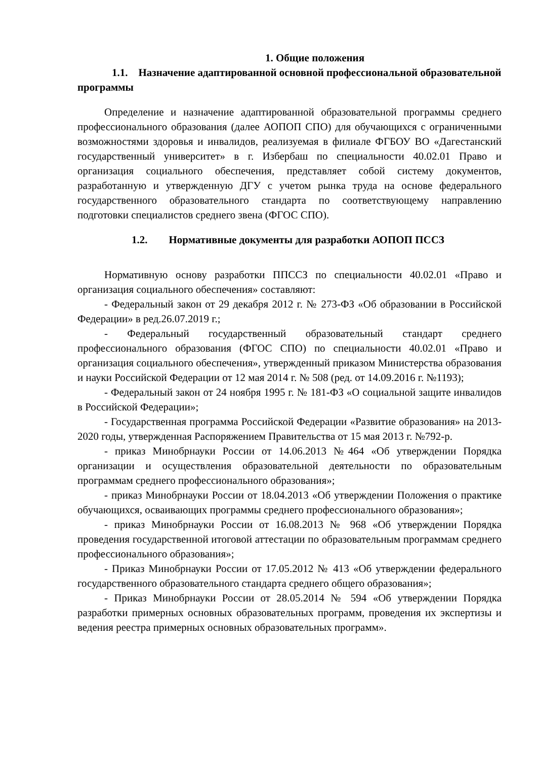1. Общие положения
1.1. Назначение адаптированной основной профессиональной образовательной программы
Определение и назначение адаптированной образовательной программы среднего профессионального образования (далее АОПОП СПО) для обучающихся с ограниченными возможностями здоровья и инвалидов, реализуемая в филиале ФГБОУ ВО «Дагестанский государственный университет» в г. Избербаш по специальности 40.02.01 Право и организация социального обеспечения, представляет собой систему документов, разработанную и утвержденную ДГУ с учетом рынка труда на основе федерального государственного образовательного стандарта по соответствующему направлению подготовки специалистов среднего звена (ФГОС СПО).
1.2. Нормативные документы для разработки АОПОП ПССЗ
Нормативную основу разработки ППССЗ по специальности 40.02.01 «Право и организация социального обеспечения» составляют:
- Федеральный закон от 29 декабря 2012 г. № 273-ФЗ «Об образовании в Российской Федерации» в ред.26.07.2019 г.;
- Федеральный государственный образовательный стандарт среднего профессионального образования (ФГОС СПО) по специальности 40.02.01 «Право и организация социального обеспечения», утвержденный приказом Министерства образования и науки Российской Федерации от 12 мая 2014 г. № 508 (ред. от 14.09.2016 г. №1193);
- Федеральный закон от 24 ноября 1995 г. № 181-ФЗ «О социальной защите инвалидов в Российской Федерации»;
- Государственная программа Российской Федерации «Развитие образования» на 2013-2020 годы, утвержденная Распоряжением Правительства от 15 мая 2013 г. №792-р.
- приказ Минобрнауки России от 14.06.2013 №464 «Об утверждении Порядка организации и осуществления образовательной деятельности по образовательным программам среднего профессионального образования»;
- приказ Минобрнауки России от 18.04.2013 «Об утверждении Положения о практике обучающихся, осваивающих программы среднего профессионального образования»;
- приказ Минобрнауки России от 16.08.2013 № 968 «Об утверждении Порядка проведения государственной итоговой аттестации по образовательным программам среднего профессионального образования»;
- Приказ Минобрнауки России от 17.05.2012 № 413 «Об утверждении федерального государственного образовательного стандарта среднего общего образования»;
- Приказ Минобрнауки России от 28.05.2014 № 594 «Об утверждении Порядка разработки примерных основных образовательных программ, проведения их экспертизы и ведения реестра примерных основных образовательных программ».